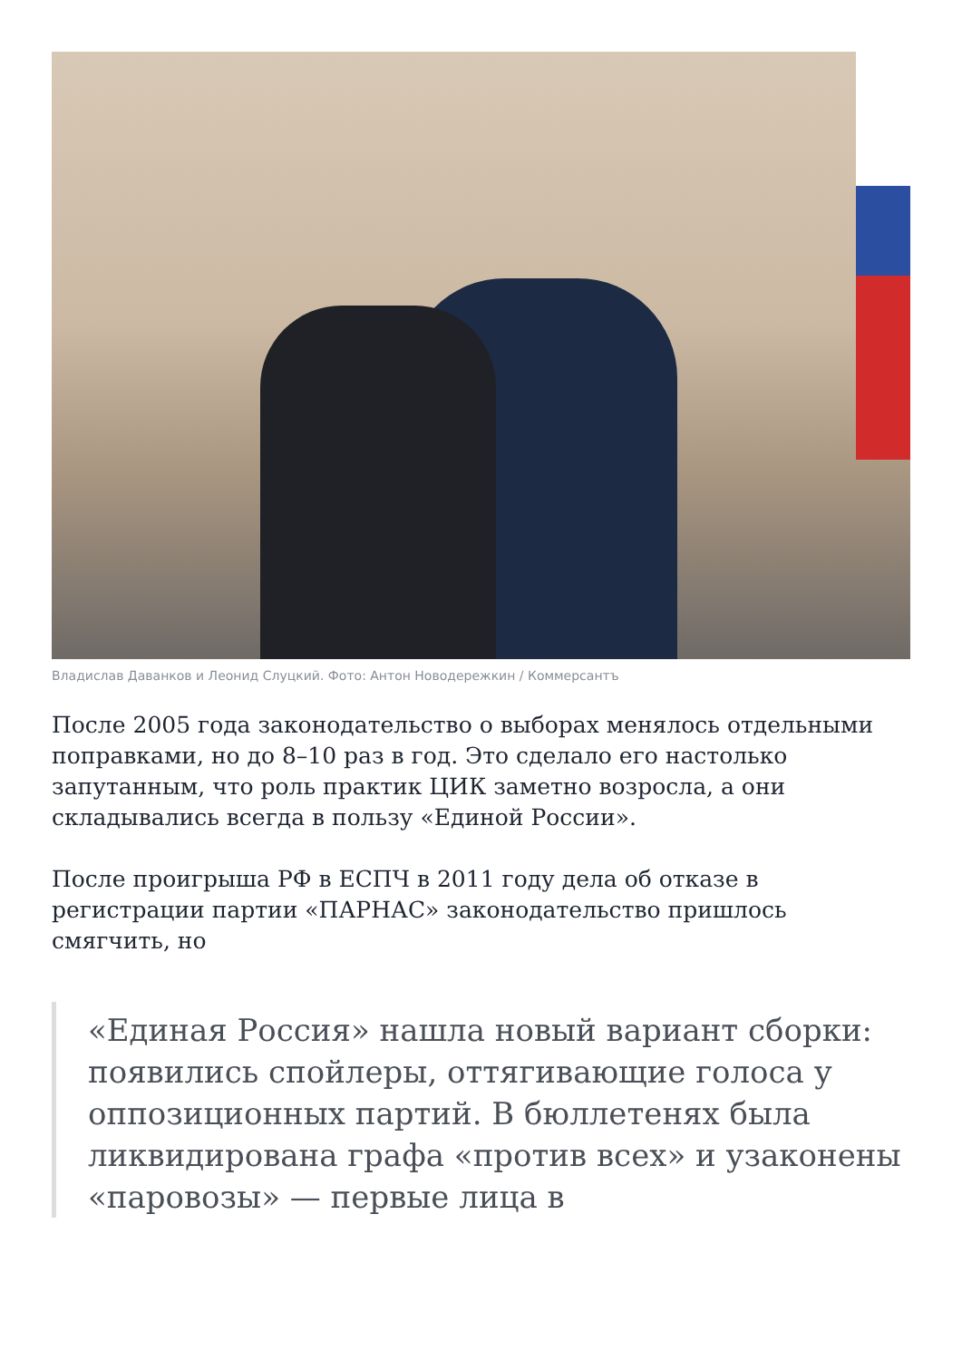Владислав Даванков и Леонид Слуцкий. Фото: Антон Новодережкин / Коммерсантъ
После 2005 года законодательство о выборах менялось отдельными поправками, но до 8–10 раз в год. Это сделало его настолько запутанным, что роль практик ЦИК заметно возросла, а они складывались всегда в пользу «Единой России».
После проигрыша РФ в ЕСПЧ в 2011 году дела об отказе в регистрации партии «ПАРНАС» законодательство пришлось смягчить, но
«Единая Россия» нашла новый вариант сборки: появились спойлеры, оттягивающие голоса у оппозиционных партий. В бюллетенях была ликвидирована графа «против всех» и узаконены «паровозы» — первые лица в